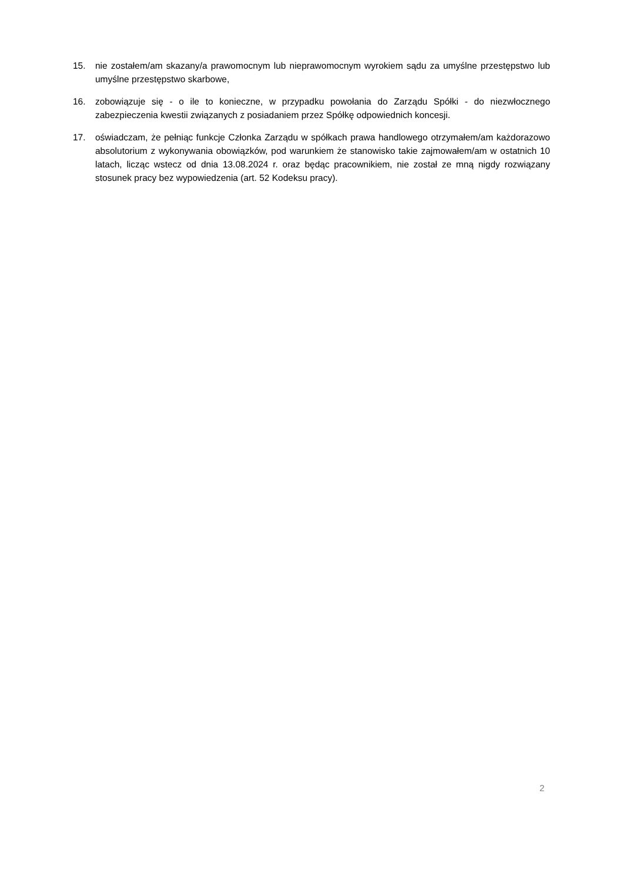15. nie zostałem/am skazany/a prawomocnym lub nieprawomocnym wyrokiem sądu za umyślne przestępstwo lub umyślne przestępstwo skarbowe,
16. zobowiązuje się - o ile to konieczne, w przypadku powołania do Zarządu Spółki - do niezwłocznego zabezpieczenia kwestii związanych z posiadaniem przez Spółkę odpowiednich koncesji.
17. oświadczam, że pełniąc funkcje Członka Zarządu w spółkach prawa handlowego otrzymałem/am każdorazowo absolutorium z wykonywania obowiązków, pod warunkiem że stanowisko takie zajmowałem/am w ostatnich 10 latach, licząc wstecz od dnia 13.08.2024 r. oraz będąc pracownikiem, nie został ze mną nigdy rozwiązany stosunek pracy bez wypowiedzenia (art. 52 Kodeksu pracy).
2